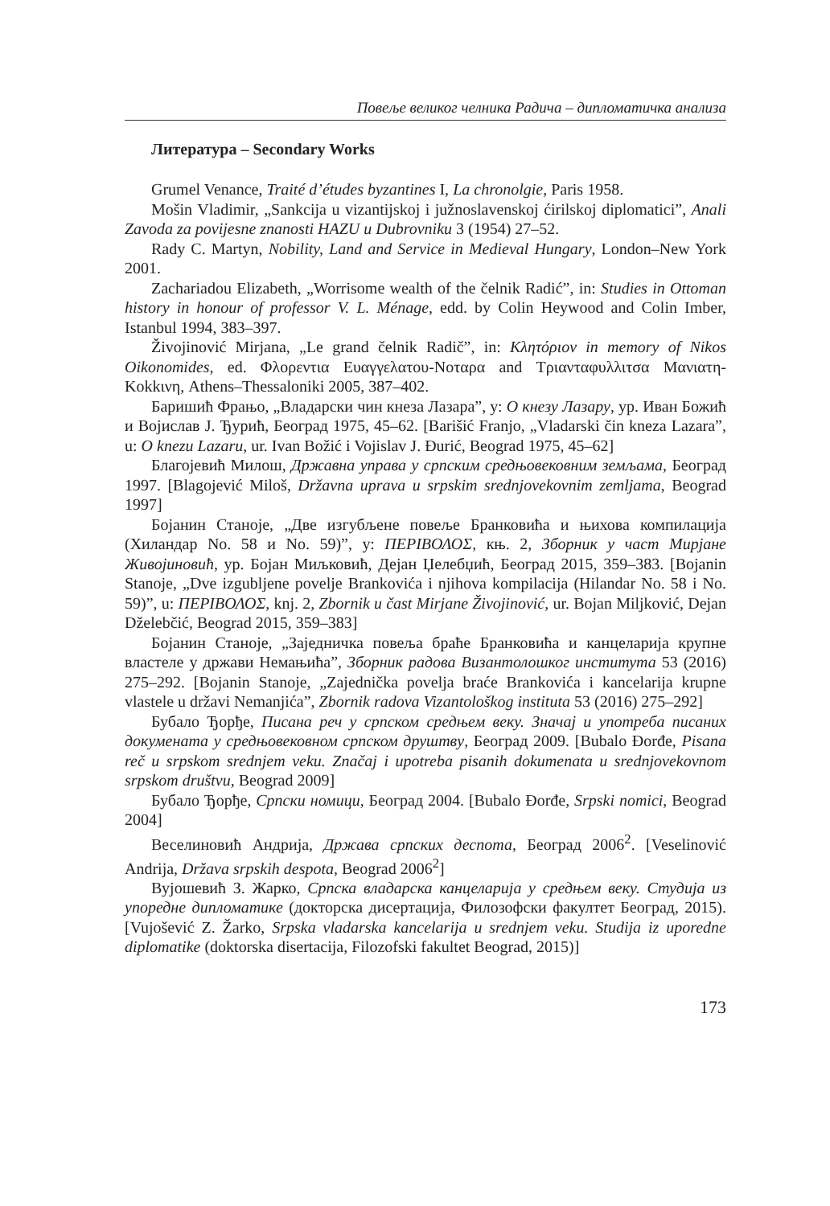Повеље великог челника Радича – дипломатичка анализа
Литература – Secondary Works
Grumel Venance, Traité d’études byzantines I, La chronolgie, Paris 1958.
Mošin Vladimir, „Sankcija u vizantijskoj i južnoslavenskoj ćirilskoj diplomatici”, Anali Zavoda za povijesne znanosti HAZU u Dubrovniku 3 (1954) 27–52.
Rady C. Martyn, Nobility, Land and Service in Medieval Hungary, London–New York 2001.
Zachariadou Elizabeth, „Worrisome wealth of the čelnik Radić”, in: Studies in Ottoman history in honour of professor V. L. Ménage, edd. by Colin Heywood and Colin Imber, Istanbul 1994, 383–397.
Živojinović Mirjana, „Le grand čelnik Radič”, in: Κλητόριον in memory of Nikos Oikonomides, ed. Φλορεντια Ευαγγελατου-Νοταρα and Τριανταφυλλιτσα Μανιατη-Kokkινη, Athens–Thessaloniki 2005, 387–402.
Баришић Фрањо, „Владарски чин кнеза Лазара”, у: О кнезу Лазару, ур. Иван Божић и Војислав Ј. Ђурић, Београд 1975, 45–62. [Barišić Franjo, „Vladarski čin kneza Lazara”, u: O knezu Lazaru, ur. Ivan Božić i Vojislav J. Đurić, Beograd 1975, 45–62]
Благојевић Милош, Државна управа у српским средњовековним земљама, Београд 1997. [Blagojević Miloš, Državna uprava u srpskim srednjovekovnim zemljama, Beograd 1997]
Бојанин Станоје, „Две изгубљене повеље Бранковића и њихова компилација (Хиландар No. 58 и No. 59)”, у: ΠΕΡΙΒΟΛΟΣ, књ. 2, Зборник у част Мирјане Живојиновић, ур. Бојан Миљковић, Дејан Џелебџић, Београд 2015, 359–383. [Bojanin Stanoje, „Dve izgubljene povelje Brankovića i njihova kompilacija (Hilandar No. 58 i No. 59)”, u: ΠΕΡΙΒΟΛΟΣ, knj. 2, Zbornik u čast Mirjane Živojinović, ur. Bojan Miljković, Dejan Dželebčić, Beograd 2015, 359–383]
Бојанин Станоје, „Заједничка повеља браће Бранковића и канцеларија крупне властеле у држави Немањића”, Зборник радова Византолошког института 53 (2016) 275–292. [Bojanin Stanoje, „Zajednička povelja braće Brankovića i kancelarija krupne vlastele u državi Nemanjića”, Zbornik radova Vizantološkog instituta 53 (2016) 275–292]
Бубало Ђорђе, Писана реч у српском средњем веку. Значај и употреба писаних докумената у средњовековном српском друштву, Београд 2009. [Bubalo Đorđe, Pisana reč u srpskom srednjem veku. Značaj i upotreba pisanih dokumenata u srednjovekovnom srpskom društvu, Beograd 2009]
Бубало Ђорђе, Српски номици, Београд 2004. [Bubalo Đorđe, Srpski nomici, Beograd 2004]
Веселиновић Андрија, Држава српских деспота, Београд 2006<sup>2</sup>. [Veselinović Andrija, Država srpskih despota, Beograd 2006<sup>2</sup>]
Вујошевић З. Жарко, Српска владарска канцеларија у средњем веку. Студија из упоредне дипломатике (докторска дисертација, Филозофски факултет Београд, 2015). [Vujošević Z. Žarko, Srpska vladarska kancelarija u srednjem veku. Studija iz uporedne diplomatike (doktorska disertacija, Filozofski fakultet Beograd, 2015)]
173